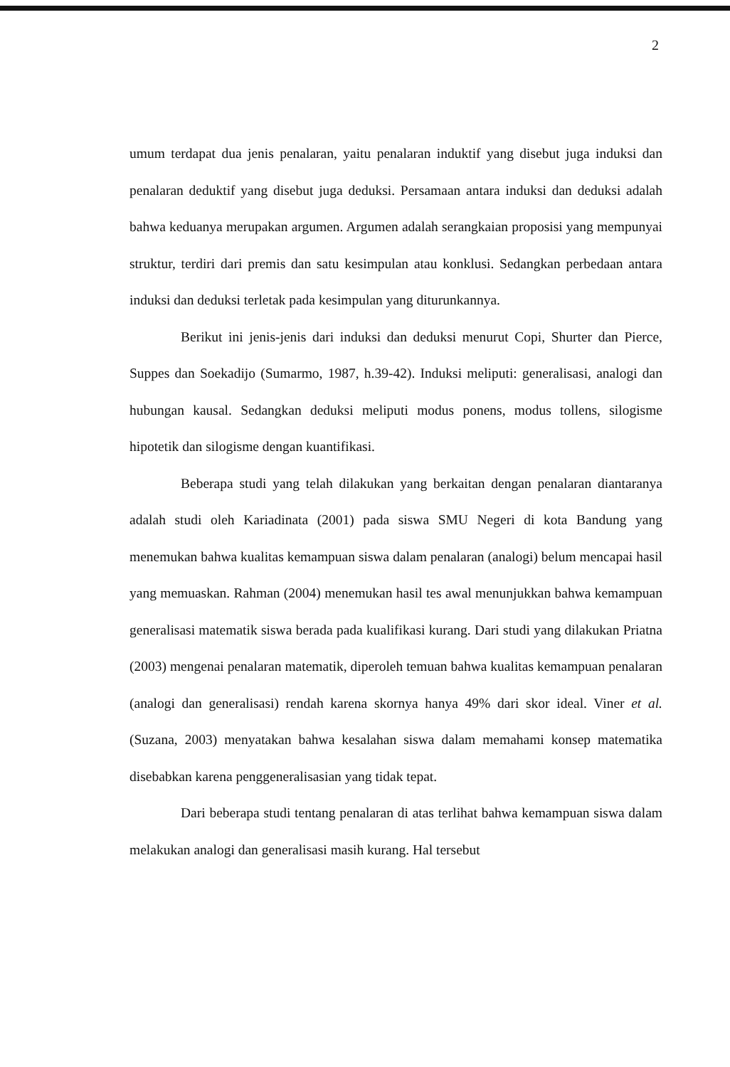2
umum terdapat dua jenis penalaran, yaitu penalaran induktif yang disebut juga induksi dan penalaran deduktif yang disebut juga deduksi. Persamaan antara induksi dan deduksi adalah bahwa keduanya merupakan argumen. Argumen adalah serangkaian proposisi yang mempunyai struktur, terdiri dari premis dan satu kesimpulan atau konklusi. Sedangkan perbedaan antara induksi dan deduksi terletak pada kesimpulan yang diturunkannya.
Berikut ini jenis-jenis dari induksi dan deduksi menurut Copi, Shurter dan Pierce, Suppes dan Soekadijo (Sumarmo, 1987, h.39-42). Induksi meliputi: generalisasi, analogi dan hubungan kausal. Sedangkan deduksi meliputi modus ponens, modus tollens, silogisme hipotetik dan silogisme dengan kuantifikasi.
Beberapa studi yang telah dilakukan yang berkaitan dengan penalaran diantaranya adalah studi oleh Kariadinata (2001) pada siswa SMU Negeri di kota Bandung yang menemukan bahwa kualitas kemampuan siswa dalam penalaran (analogi) belum mencapai hasil yang memuaskan. Rahman (2004) menemukan hasil tes awal menunjukkan bahwa kemampuan generalisasi matematik siswa berada pada kualifikasi kurang. Dari studi yang dilakukan Priatna (2003) mengenai penalaran matematik, diperoleh temuan bahwa kualitas kemampuan penalaran (analogi dan generalisasi) rendah karena skornya hanya 49% dari skor ideal. Viner et al. (Suzana, 2003) menyatakan bahwa kesalahan siswa dalam memahami konsep matematika disebabkan karena penggeneralisasian yang tidak tepat.
Dari beberapa studi tentang penalaran di atas terlihat bahwa kemampuan siswa dalam melakukan analogi dan generalisasi masih kurang. Hal tersebut